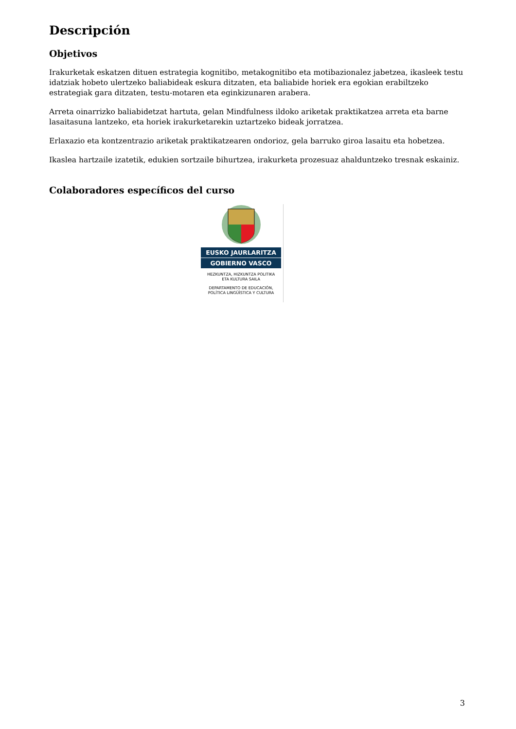Descripción
Objetivos
Irakurketak eskatzen dituen estrategia kognitibo, metakognitibo eta motibazionalez jabetzea, ikasleek testu idatziak hobeto ulertzeko baliabideak eskura ditzaten, eta baliabide horiek era egokian erabiltzeko estrategiak gara ditzaten, testu-motaren eta eginkizunaren arabera.
Arreta oinarrizko baliabidetzat hartuta, gelan Mindfulness ildoko ariketak praktikatzea arreta eta barne lasaitasuna lantzeko, eta horiek irakurketarekin uztartzeko bideak jorratzea.
Erlaxazio eta kontzentrazio ariketak praktikatzearen ondorioz, gela barruko giroa lasaitu eta hobetzea.
Ikaslea hartzaile izatetik, edukien sortzaile bihurtzea, irakurketa prozesuaz ahalduntzeko tresnak eskainiz.
Colaboradores específicos del curso
EUSKO JAURLARITZA
GOBIERNO VASCO
HEZKUNTZA, HIZKUNTZA POLITIKA
ETA KULTURA SAILA
DEPARTAMENTO DE EDUCACIÓN,
POLÍTICA LINGÜÍSTICA Y CULTURA
3